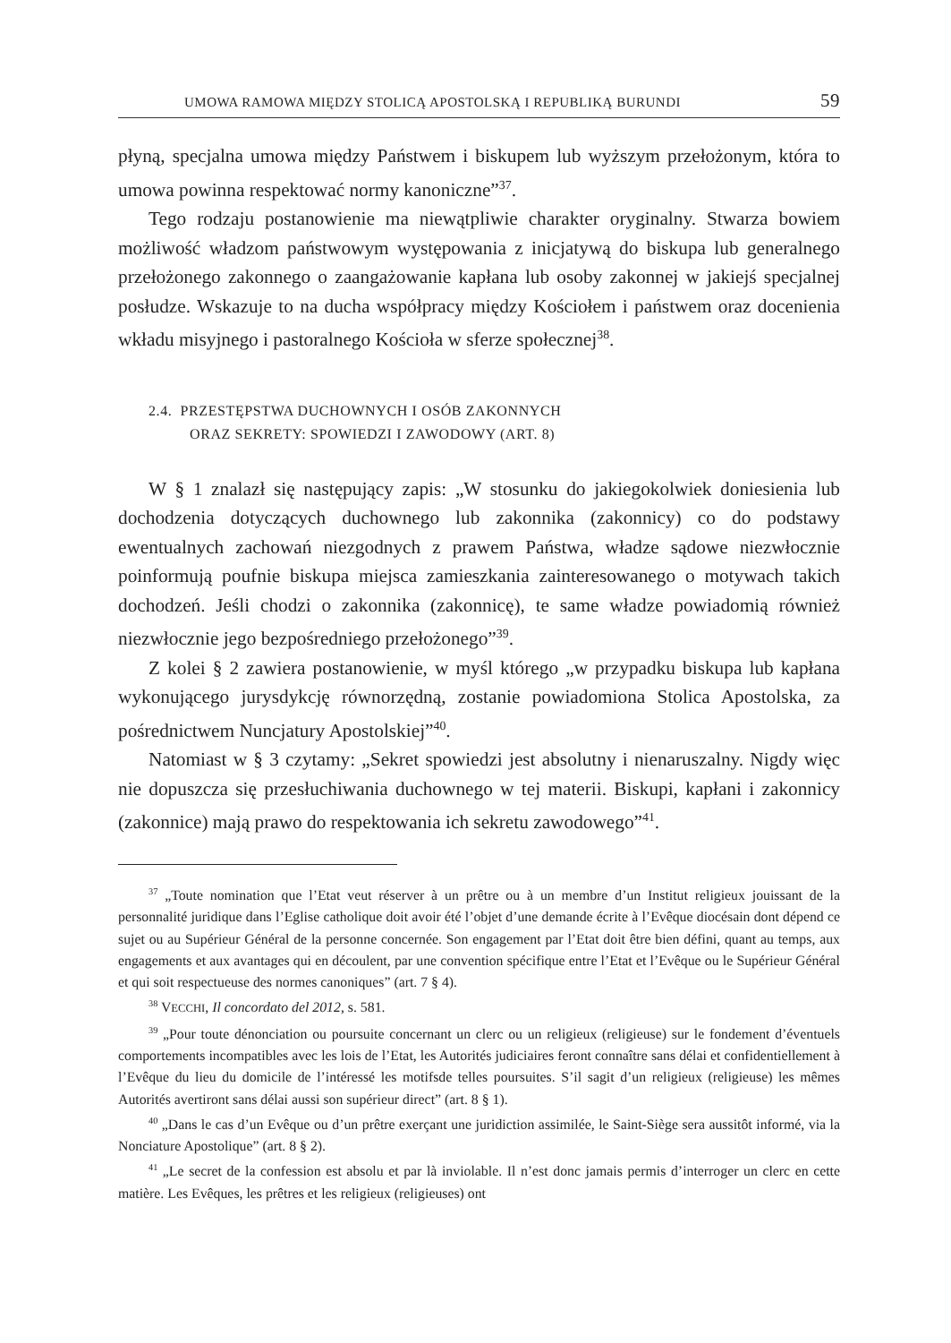UMOWA RAMOWA MIĘDZY STOLICĄ APOSTOLSKĄ I REPUBLIKĄ BURUNDI 59
płyną, specjalna umowa między Państwem i biskupem lub wyższym przełożonym, która to umowa powinna respektować normy kanoniczne”<sup>37</sup>.
Tego rodzaju postanowienie ma niewątpliwie charakter oryginalny. Stwarza bowiem możliwość władzom państwowym występowania z inicjatywą do biskupa lub generalnego przełożonego zakonnego o zaangażowanie kapłana lub osoby zakonnej w jakiejś specjalnej posłudze. Wskazuje to na ducha współpracy między Kościołem i państwem oraz docenienia wkładu misyjnego i pastoralnego Kościoła w sferze społecznej<sup>38</sup>.
2.4. PRZESTĘPSTWA DUCHOWNYCH I OSÓB ZAKONNYCH
ORAZ SEKRETY: SPOWIEDZI I ZAWODOWY (ART. 8)
W § 1 znalazł się następujący zapis: „W stosunku do jakiegokolwiek doniesienia lub dochodzenia dotyczących duchownego lub zakonnika (zakonnicy) co do podstawy ewentualnych zachowań niezgodnych z prawem Państwa, władze sądowe niezwłocznie poinformują poufnie biskupa miejsca zamieszkania zainteresowanego o motywach takich dochodzeń. Jeśli chodzi o zakonnika (zakonnicę), te same władze powiadomią również niezwłocznie jego bezpośredniego przełożonego”<sup>39</sup>.
Z kolei § 2 zawiera postanowienie, w myśl którego „w przypadku biskupa lub kapłana wykonującego jurysdykcję równorzędną, zostanie powiadomiona Stolica Apostolska, za pośrednictwem Nuncjatury Apostolskiej”<sup>40</sup>.
Natomiast w § 3 czytamy: „Sekret spowiedzi jest absolutny i nienaruszalny. Nigdy więc nie dopuszcza się przesłuchiwania duchownego w tej materii. Biskupi, kapłani i zakonnicy (zakonnice) mają prawo do respektowania ich sekretu zawodowego”<sup>41</sup>.
<sup>37</sup> „Toute nomination que l’Etat veut réserver à un prêtre ou à un membre d’un Institut religieux jouissant de la personnalité juridique dans l’Eglise catholique doit avoir été l’objet d’une demande écrite à l’Evêque diocésain dont dépend ce sujet ou au Supérieur Général de la personne concernée. Son engagement par l’Etat doit être bien défini, quant au temps, aux engagements et aux avantages qui en découlent, par une convention spécifique entre l’Etat et l’Evêque ou le Supérieur Général et qui soit respectueuse des normes canoniques” (art. 7 § 4).
<sup>38</sup> VECCHI, Il concordato del 2012, s. 581.
<sup>39</sup> „Pour toute dénonciation ou poursuite concernant un clerc ou un religieux (religieuse) sur le fondement d’éventuels comportements incompatibles avec les lois de l’Etat, les Autorités judiciaires feront connaître sans délai et confidentiellement à l’Evêque du lieu du domicile de l’intéressé les motifsde telles poursuites. S’il sagit d’un religieux (religieuse) les mêmes Autorités avertiront sans délai aussi son supérieur direct” (art. 8 § 1).
<sup>40</sup> „Dans le cas d’un Evêque ou d’un prêtre exerçant une juridiction assimilée, le Saint-Siège sera aussitôt informé, via la Nonciature Apostolique” (art. 8 § 2).
<sup>41</sup> „Le secret de la confession est absolu et par là inviolable. Il n’est donc jamais permis d’interroger un clerc en cette matière. Les Evêques, les prêtres et les religieux (religieuses) ont